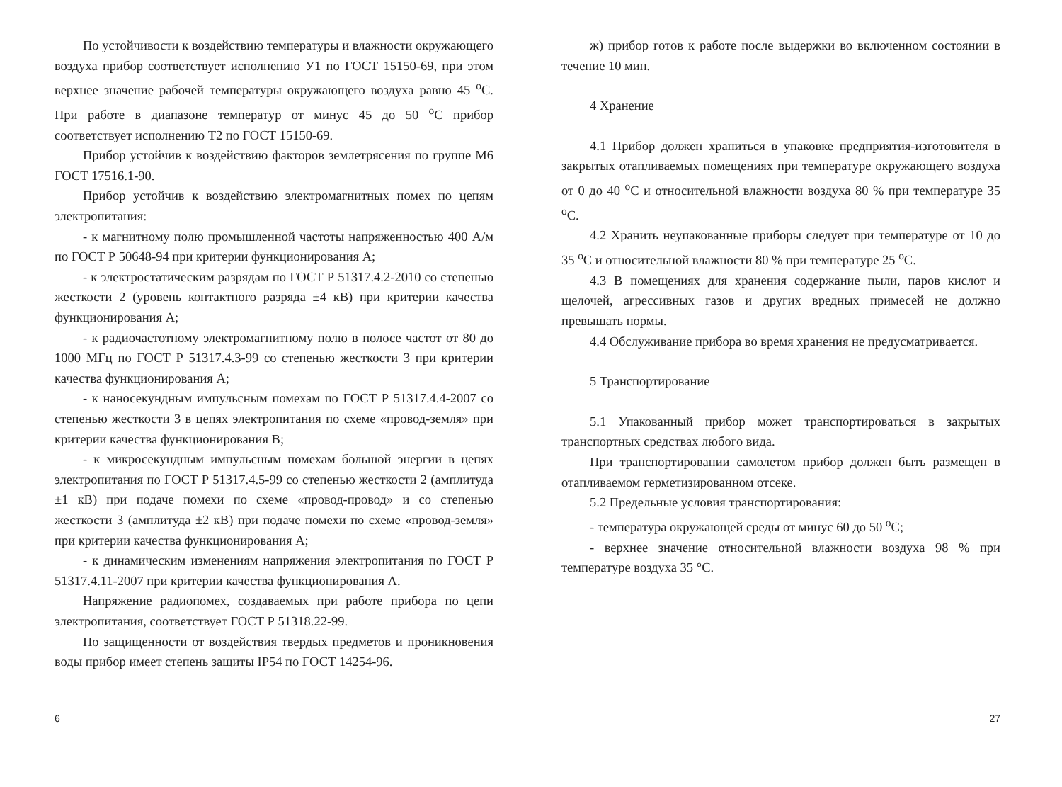По устойчивости к воздействию температуры и влажности окружающего воздуха прибор соответствует исполнению У1 по ГОСТ 15150-69, при этом верхнее значение рабочей температуры окружающего воздуха равно 45 <sup>о</sup>С. При работе в диапазоне температур от минус 45 до 50 <sup>о</sup>С прибор соответствует исполнению Т2 по ГОСТ 15150-69.
Прибор устойчив к воздействию факторов землетрясения по группе М6 ГОСТ 17516.1-90.
Прибор устойчив к воздействию электромагнитных помех по цепям электропитания:
- к магнитному полю промышленной частоты напряженностью 400 А/м по ГОСТ Р 50648-94 при критерии функционирования А;
- к электростатическим разрядам по ГОСТ Р 51317.4.2-2010 со степенью жесткости 2 (уровень контактного разряда ±4 кВ) при критерии качества функционирования А;
- к радиочастотному электромагнитному полю в полосе частот от 80 до 1000 МГц по ГОСТ Р 51317.4.3-99 со степенью жесткости 3 при критерии качества функционирования А;
- к наносекундным импульсным помехам по ГОСТ Р 51317.4.4-2007 со степенью жесткости 3 в цепях электропитания по схеме «провод-земля» при критерии качества функционирования В;
- к микросекундным импульсным помехам большой энергии в цепях электропитания по ГОСТ Р 51317.4.5-99 со степенью жесткости 2 (амплитуда ±1 кВ) при подаче помехи по схеме «провод-провод» и со степенью жесткости 3 (амплитуда ±2 кВ) при подаче помехи по схеме «провод-земля» при критерии качества функционирования А;
- к динамическим изменениям напряжения электропитания по ГОСТ Р 51317.4.11-2007 при критерии качества функционирования А.
Напряжение радиопомех, создаваемых при работе прибора по цепи электропитания, соответствует ГОСТ Р 51318.22-99.
По защищенности от воздействия твердых предметов и проникновения воды прибор имеет степень защиты IP54 по ГОСТ 14254-96.
6
ж) прибор готов к работе после выдержки во включенном состоянии в течение 10 мин.
4 Хранение
4.1 Прибор должен храниться в упаковке предприятия-изготовителя в закрытых отапливаемых помещениях при температуре окружающего воздуха от 0 до 40 <sup>о</sup>С и относительной влажности воздуха 80 % при температуре 35 <sup>о</sup>С.
4.2 Хранить неупакованные приборы следует при температуре от 10 до 35 <sup>о</sup>С и относительной влажности 80 % при температуре 25 <sup>о</sup>С.
4.3 В помещениях для хранения содержание пыли, паров кислот и щелочей, агрессивных газов и других вредных примесей не должно превышать нормы.
4.4 Обслуживание прибора во время хранения не предусматривается.
5 Транспортирование
5.1 Упакованный прибор может транспортироваться в закрытых транспортных средствах любого вида.
При транспортировании самолетом прибор должен быть размещен в отапливаемом герметизированном отсеке.
5.2 Предельные условия транспортирования:
- температура окружающей среды от минус 60 до 50 <sup>о</sup>С;
- верхнее значение относительной влажности воздуха 98 % при температуре воздуха 35 °С.
27